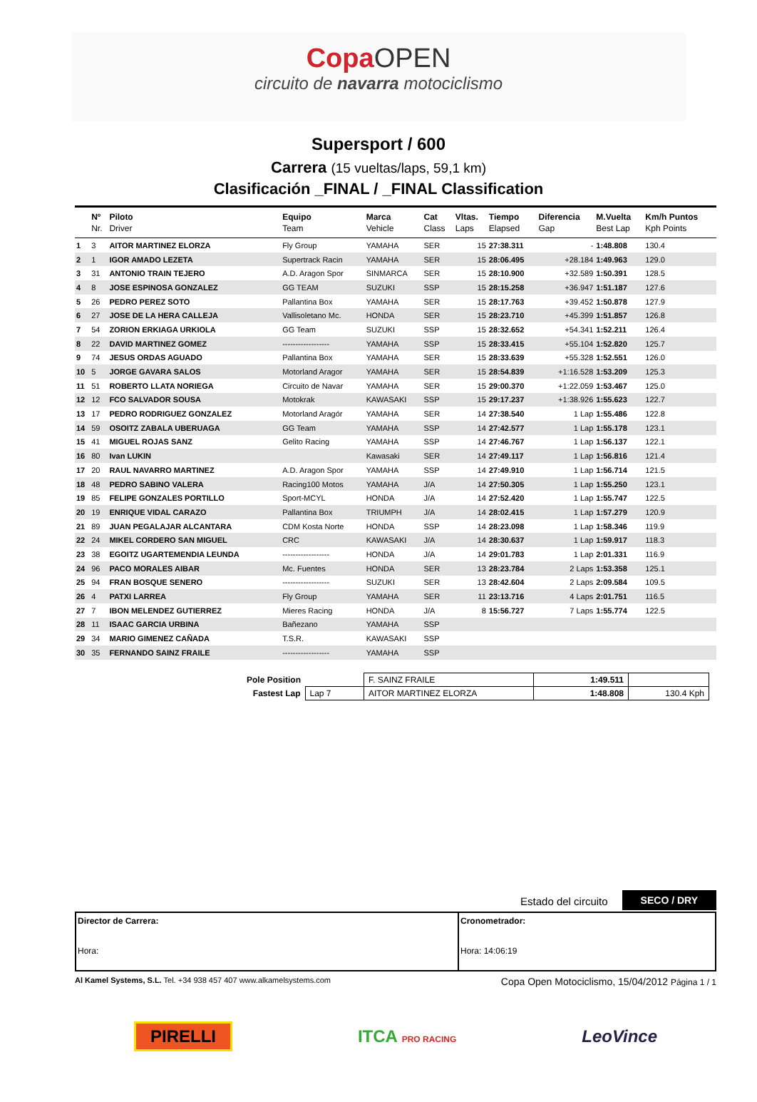CopaOPEN
circuito de navarra motociclismo
Supersport / 600
Carrera (15 vueltas/laps, 59,1 km)
Clasificación _FINAL / _FINAL Classification
| | Nº | Piloto | Equipo | Marca | Cat | Vltas. | Tiempo | Diferencia | M.Vuelta | Km/h Puntos |
| --- | --- | --- | --- | --- | --- | --- | --- | --- | --- | --- |
| | Nr. | Driver | Team | Vehicle | Class | Laps | Elapsed | Gap | Best Lap | Kph Points |
| 1 | 3 | AITOR MARTINEZ ELORZA | Fly Group | YAMAHA | SER | 15 | 27:38.311 | - | 1:48.808 | 130.4 |
| 2 | 1 | IGOR AMADO LEZETA | Supertrack Racin | YAMAHA | SER | 15 | 28:06.495 | +28.184 | 1:49.963 | 129.0 |
| 3 | 31 | ANTONIO TRAIN TEJERO | A.D. Aragon Spor | SINMARCA | SER | 15 | 28:10.900 | +32.589 | 1:50.391 | 128.5 |
| 4 | 8 | JOSE ESPINOSA GONZALEZ | GG TEAM | SUZUKI | SSP | 15 | 28:15.258 | +36.947 | 1:51.187 | 127.6 |
| 5 | 26 | PEDRO PEREZ SOTO | Pallantina Box | YAMAHA | SER | 15 | 28:17.763 | +39.452 | 1:50.878 | 127.9 |
| 6 | 27 | JOSE DE LA HERA CALLEJA | Vallisoletano Mc. | HONDA | SER | 15 | 28:23.710 | +45.399 | 1:51.857 | 126.8 |
| 7 | 54 | ZORION ERKIAGA URKIOLA | GG Team | SUZUKI | SSP | 15 | 28:32.652 | +54.341 | 1:52.211 | 126.4 |
| 8 | 22 | DAVID MARTINEZ GOMEZ | ------------------ | YAMAHA | SSP | 15 | 28:33.415 | +55.104 | 1:52.820 | 125.7 |
| 9 | 74 | JESUS ORDAS AGUADO | Pallantina Box | YAMAHA | SER | 15 | 28:33.639 | +55.328 | 1:52.551 | 126.0 |
| 10 | 5 | JORGE GAVARA SALOS | Motorland Aragor | YAMAHA | SER | 15 | 28:54.839 | +1:16.528 | 1:53.209 | 125.3 |
| 11 | 51 | ROBERTO LLATA NORIEGA | Circuito de Navar | YAMAHA | SER | 15 | 29:00.370 | +1:22.059 | 1:53.467 | 125.0 |
| 12 | 12 | FCO SALVADOR SOUSA | Motokrak | KAWASAKI | SSP | 15 | 29:17.237 | +1:38.926 | 1:55.623 | 122.7 |
| 13 | 17 | PEDRO RODRIGUEZ GONZALEZ | Motorland Aragór | YAMAHA | SER | 14 | 27:38.540 | 1 Lap | 1:55.486 | 122.8 |
| 14 | 59 | OSOITZ ZABALA UBERUAGA | GG Team | YAMAHA | SSP | 14 | 27:42.577 | 1 Lap | 1:55.178 | 123.1 |
| 15 | 41 | MIGUEL ROJAS SANZ | Gelito Racing | YAMAHA | SSP | 14 | 27:46.767 | 1 Lap | 1:56.137 | 122.1 |
| 16 | 80 | Ivan LUKIN | | Kawasaki | SER | 14 | 27:49.117 | 1 Lap | 1:56.816 | 121.4 |
| 17 | 20 | RAUL NAVARRO MARTINEZ | A.D. Aragon Spor | YAMAHA | SSP | 14 | 27:49.910 | 1 Lap | 1:56.714 | 121.5 |
| 18 | 48 | PEDRO SABINO VALERA | Racing100 Motos | YAMAHA | J/A | 14 | 27:50.305 | 1 Lap | 1:55.250 | 123.1 |
| 19 | 85 | FELIPE GONZALES PORTILLO | Sport-MCYL | HONDA | J/A | 14 | 27:52.420 | 1 Lap | 1:55.747 | 122.5 |
| 20 | 19 | ENRIQUE VIDAL CARAZO | Pallantina Box | TRIUMPH | J/A | 14 | 28:02.415 | 1 Lap | 1:57.279 | 120.9 |
| 21 | 89 | JUAN PEGALAJAR ALCANTARA | CDM Kosta Norte | HONDA | SSP | 14 | 28:23.098 | 1 Lap | 1:58.346 | 119.9 |
| 22 | 24 | MIKEL CORDERO SAN MIGUEL | CRC | KAWASAKI | J/A | 14 | 28:30.637 | 1 Lap | 1:59.917 | 118.3 |
| 23 | 38 | EGOITZ UGARTEMENDIA LEUNDA | ------------------ | HONDA | J/A | 14 | 29:01.783 | 1 Lap | 2:01.331 | 116.9 |
| 24 | 96 | PACO MORALES AIBAR | Mc. Fuentes | HONDA | SER | 13 | 28:23.784 | 2 Laps | 1:53.358 | 125.1 |
| 25 | 94 | FRAN BOSQUE SENERO | ------------------ | SUZUKI | SER | 13 | 28:42.604 | 2 Laps | 2:09.584 | 109.5 |
| 26 | 4 | PATXI LARREA | Fly Group | YAMAHA | SER | 11 | 23:13.716 | 4 Laps | 2:01.751 | 116.5 |
| 27 | 7 | IBON MELENDEZ GUTIERREZ | Mieres Racing | HONDA | J/A | 8 | 15:56.727 | 7 Laps | 1:55.774 | 122.5 |
| 28 | 11 | ISAAC GARCIA URBINA | Bañezano | YAMAHA | SSP | | | | | |
| 29 | 34 | MARIO GIMENEZ CAÑADA | T.S.R. | KAWASAKI | SSP | | | | | |
| 30 | 35 | FERNANDO SAINZ FRAILE | ------------------ | YAMAHA | SSP | | | | | |
| Pole Position | | F. SAINZ FRAILE | 1:49.511 | |
| Fastest Lap | Lap 7 | AITOR MARTINEZ ELORZA | 1:48.808 | 130.4 Kph |
Estado del circuito SECO / DRY
| Director de Carrera: Hora: | Cronometrador: Hora: 14:06:19 |
Al Kamel Systems, S.L. Tel. +34 938 457 407 www.alkamelsystems.com Copa Open Motociclismo, 15/04/2012 Página 1 / 1
PIRELLI ITCA PRO RACING LeoVince